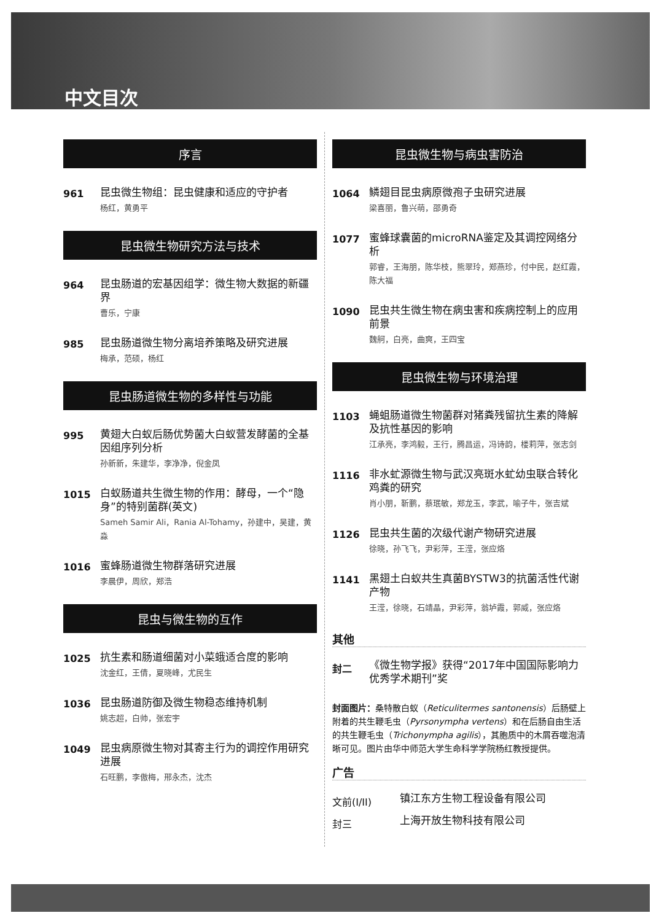中文目次
序言
961
昆虫微生物组：昆虫健康和适应的守护者
杨红，黄勇平
昆虫微生物研究方法与技术
964
昆虫肠道的宏基因组学：微生物大数据的新疆界
曹乐，宁康
985
昆虫肠道微生物分离培养策略及研究进展
梅承，范硕，杨红
昆虫肠道微生物的多样性与功能
995
黄翅大白蚁后肠优势菌大白蚁营发酵菌的全基因组序列分析
孙新新，朱建华，李净净，倪金凤
1015
白蚁肠道共生微生物的作用：酵母，一个“隐身”的特别菌群(英文)
Sameh Samir Ali，Rania Al-Tohamy，孙建中，吴建，黄淼
1016
蜜蜂肠道微生物群落研究进展
李晨伊，周欣，郑浩
昆虫与微生物的互作
1025
抗生素和肠道细菌对小菜蛾适合度的影响
沈金红，王倩，夏晓峰，尤民生
1036
昆虫肠道防御及微生物稳态维持机制
姚志超，白帅，张宏宇
1049
昆虫病原微生物对其寄主行为的调控作用研究进展
石旺鹏，李傲梅，邢永杰，沈杰
昆虫微生物与病虫害防治
1064
鳞翅目昆虫病原微孢子虫研究进展
梁喜丽，鲁兴萌，邵勇奇
1077
蜜蜂球囊菌的microRNA鉴定及其调控网络分析
郭睿，王海朋，陈华枝，熊翠玲，郑燕珍，付中民，赵红霞，陈大福
1090
昆虫共生微生物在病虫害和疾病控制上的应用前景
魏舸，白亮，曲爽，王四宝
昆虫微生物与环境治理
1103
蝇蛆肠道微生物菌群对猪粪残留抗生素的降解及抗性基因的影响
江承亮，李鸿毅，王行，腾昌运，冯诗韵，楼莉萍，张志剑
1116
非水虻源微生物与武汉亮斑水虻幼虫联合转化鸡粪的研究
肖小朋，靳鹏，蔡珉敏，郑龙玉，李武，喻子牛，张吉斌
1126
昆虫共生菌的次级代谢产物研究进展
徐晓，孙飞飞，尹彩萍，王滢，张应烙
1141
黑翅土白蚁共生真菌BYSTW3的抗菌活性代谢产物
王滢，徐晓，石靖晶，尹彩萍，翁垆霞，郭威，张应烙
其他
封二
《微生物学报》获得“2017年中国国际影响力优秀学术期刊”奖
封面图片：桑特散白蚁（Reticulitermes santonensis）后肠壁上附着的共生鞭毛虫（Pyrsonympha vertens）和在后肠自由生活的共生鞭毛虫（Trichonympha agilis），其胞质中的木屑吞噬泡清晰可见。图片由华中师范大学生命科学学院杨红教授提供。
广告
文前(I/II)
镇江东方生物工程设备有限公司
封三
上海开放生物科技有限公司